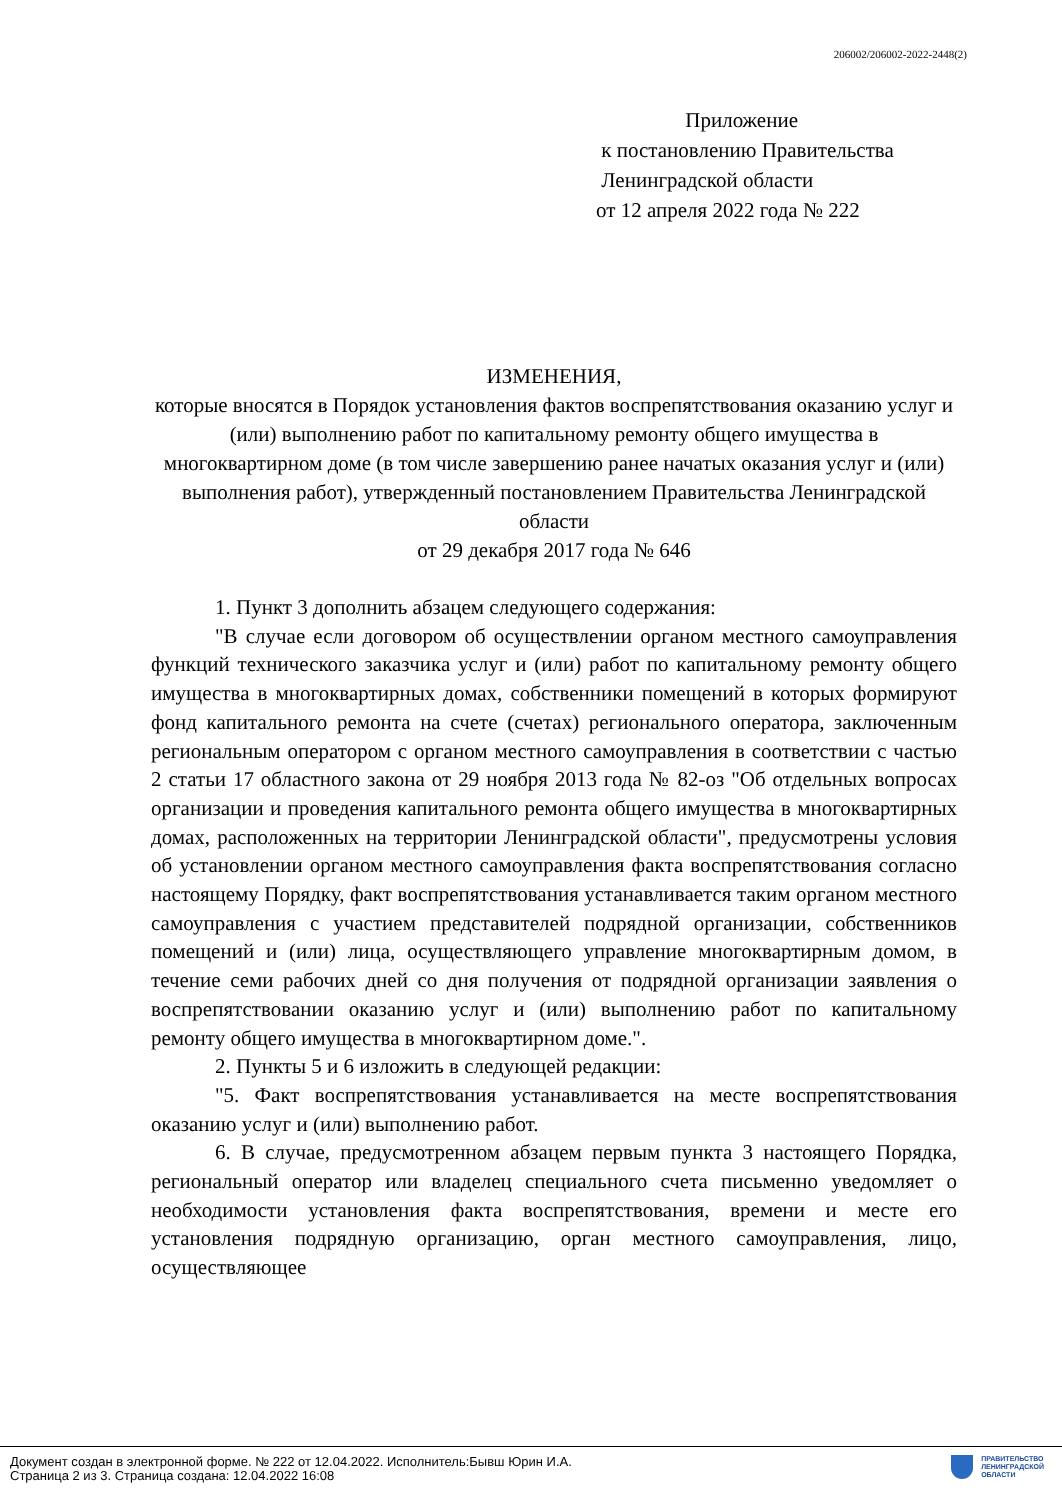206002/206002-2022-2448(2)
Приложение
к постановлению Правительства
Ленинградской области
от 12 апреля 2022 года № 222
ИЗМЕНЕНИЯ,
которые вносятся в Порядок установления фактов воспрепятствования оказанию услуг и (или) выполнению работ по капитальному ремонту общего имущества в многоквартирном доме (в том числе завершению ранее начатых оказания услуг и (или) выполнения работ), утвержденный постановлением Правительства Ленинградской области
от 29 декабря 2017 года № 646
1. Пункт 3 дополнить абзацем следующего содержания:
"В случае если договором об осуществлении органом местного самоуправления функций технического заказчика услуг и (или) работ по капитальному ремонту общего имущества в многоквартирных домах, собственники помещений в которых формируют фонд капитального ремонта на счете (счетах) регионального оператора, заключенным региональным оператором с органом местного самоуправления в соответствии с частью 2 статьи 17 областного закона от 29 ноября 2013 года № 82-оз "Об отдельных вопросах организации и проведения капитального ремонта общего имущества в многоквартирных домах, расположенных на территории Ленинградской области", предусмотрены условия об установлении органом местного самоуправления факта воспрепятствования согласно настоящему Порядку, факт воспрепятствования устанавливается таким органом местного самоуправления с участием представителей подрядной организации, собственников помещений и (или) лица, осуществляющего управление многоквартирным домом, в течение семи рабочих дней со дня получения от подрядной организации заявления о воспрепятствовании оказанию услуг и (или) выполнению работ по капитальному ремонту общего имущества в многоквартирном доме.".
2. Пункты 5 и 6 изложить в следующей редакции:
"5. Факт воспрепятствования устанавливается на месте воспрепятствования оказанию услуг и (или) выполнению работ.
6. В случае, предусмотренном абзацем первым пункта 3 настоящего Порядка, региональный оператор или владелец специального счета письменно уведомляет о необходимости установления факта воспрепятствования, времени и месте его установления подрядную организацию, орган местного самоуправления, лицо, осуществляющее
Документ создан в электронной форме. № 222 от 12.04.2022. Исполнитель:Бывш Юрин И.А.
Страница 2 из 3. Страница создана: 12.04.2022 16:08
ПРАВИТЕЛЬСТВО
ЛЕНИНГРАДСКОЙ
ОБЛАСТИ